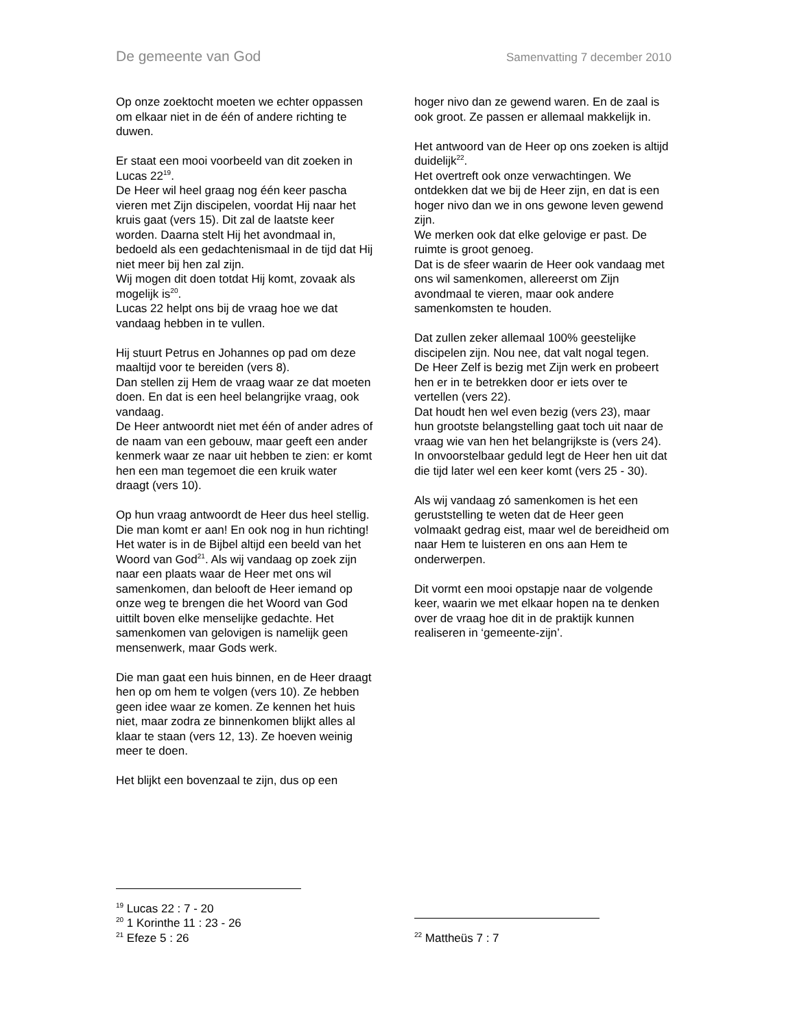De gemeente van God Samenvatting 7 december 2010
Op onze zoektocht moeten we echter oppassen om elkaar niet in de één of andere richting te duwen.
Er staat een mooi voorbeeld van dit zoeken in Lucas 22<sup>19</sup>.
De Heer wil heel graag nog één keer pascha vieren met Zijn discipelen, voordat Hij naar het kruis gaat (vers 15). Dit zal de laatste keer worden. Daarna stelt Hij het avondmaal in, bedoeld als een gedachtenismaal in de tijd dat Hij niet meer bij hen zal zijn.
Wij mogen dit doen totdat Hij komt, zovaak als mogelijk is<sup>20</sup>.
Lucas 22 helpt ons bij de vraag hoe we dat vandaag hebben in te vullen.
Hij stuurt Petrus en Johannes op pad om deze maaltijd voor te bereiden (vers 8).
Dan stellen zij Hem de vraag waar ze dat moeten doen. En dat is een heel belangrijke vraag, ook vandaag.
De Heer antwoordt niet met één of ander adres of de naam van een gebouw, maar geeft een ander kenmerk waar ze naar uit hebben te zien: er komt hen een man tegemoet die een kruik water draagt (vers 10).
Op hun vraag antwoordt de Heer dus heel stellig. Die man komt er aan! En ook nog in hun richting!
Het water is in de Bijbel altijd een beeld van het Woord van God<sup>21</sup>. Als wij vandaag op zoek zijn naar een plaats waar de Heer met ons wil samenkomen, dan belooft de Heer iemand op onze weg te brengen die het Woord van God uittilt boven elke menselijke gedachte. Het samenkomen van gelovigen is namelijk geen mensenwerk, maar Gods werk.
Die man gaat een huis binnen, en de Heer draagt hen op om hem te volgen (vers 10). Ze hebben geen idee waar ze komen. Ze kennen het huis niet, maar zodra ze binnenkomen blijkt alles al klaar te staan (vers 12, 13). Ze hoeven weinig meer te doen.
Het blijkt een bovenzaal te zijn, dus op een
<sup>19</sup> Lucas 22 : 7 - 20
<sup>20</sup> 1 Korinthe 11 : 23 - 26
<sup>21</sup> Efeze 5 : 26
hoger nivo dan ze gewend waren. En de zaal is ook groot. Ze passen er allemaal makkelijk in.
Het antwoord van de Heer op ons zoeken is altijd duidelijk<sup>22</sup>.
Het overtreft ook onze verwachtingen. We ontdekken dat we bij de Heer zijn, en dat is een hoger nivo dan we in ons gewone leven gewend zijn.
We merken ook dat elke gelovige er past. De ruimte is groot genoeg.
Dat is de sfeer waarin de Heer ook vandaag met ons wil samenkomen, allereerst om Zijn avondmaal te vieren, maar ook andere samenkomsten te houden.
Dat zullen zeker allemaal 100% geestelijke discipelen zijn. Nou nee, dat valt nogal tegen.
De Heer Zelf is bezig met Zijn werk en probeert hen er in te betrekken door er iets over te vertellen (vers 22).
Dat houdt hen wel even bezig (vers 23), maar hun grootste belangstelling gaat toch uit naar de vraag wie van hen het belangrijkste is (vers 24).
In onvoorstelbaar geduld legt de Heer hen uit dat die tijd later wel een keer komt (vers 25 - 30).
Als wij vandaag zó samenkomen is het een geruststelling te weten dat de Heer geen volmaakt gedrag eist, maar wel de bereidheid om naar Hem te luisteren en ons aan Hem te onderwerpen.
Dit vormt een mooi opstapje naar de volgende keer, waarin we met elkaar hopen na te denken over de vraag hoe dit in de praktijk kunnen realiseren in ‘gemeente-zijn’.
<sup>22</sup> Mattheüs 7 : 7